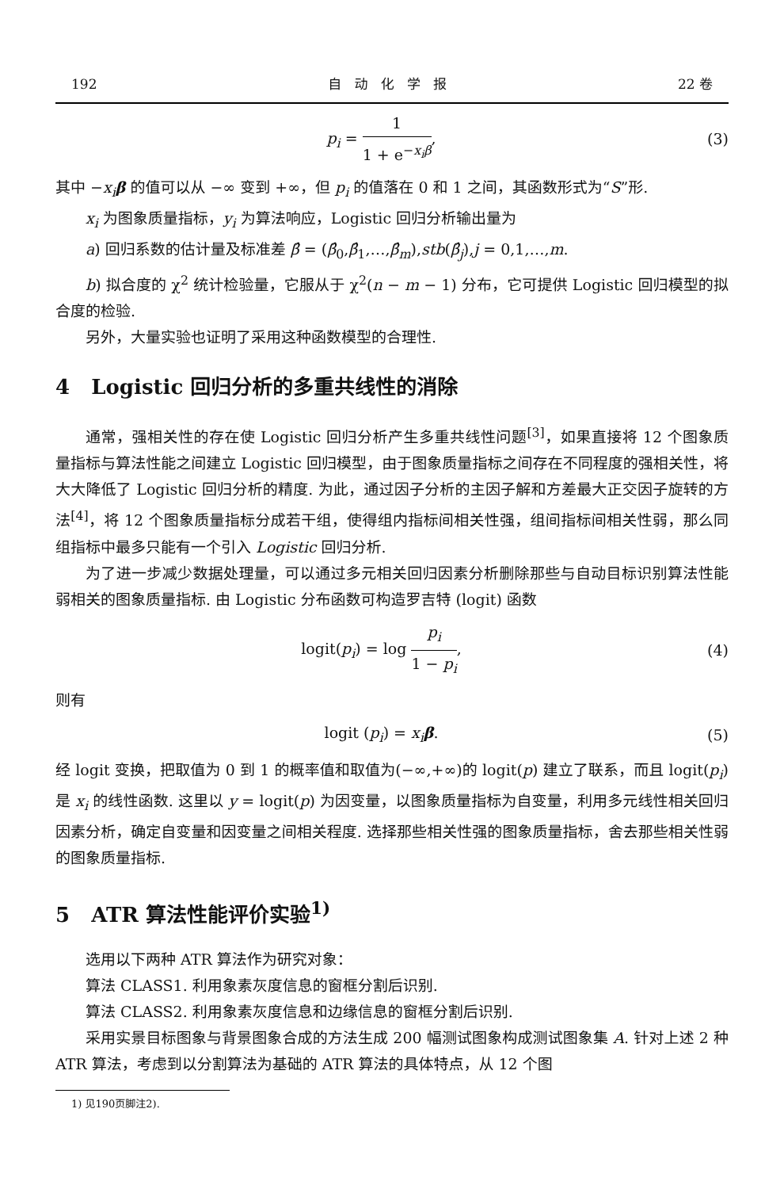192 自 动 化 学 报 22 卷
p<sub>i</sub> = 1 1 + e<sup>−x<sub>i</sub>β</sup>, (3)
其中 −x<sub>i</sub>β 的值可以从 −∞ 变到 +∞，但 p<sub>i</sub> 的值落在 0 和 1 之间，其函数形式为“S”形.
x<sub>i</sub> 为图象质量指标，y<sub>i</sub> 为算法响应，Logistic 回归分析输出量为
a) 回归系数的估计量及标准差 β̂ = (β̂<sub>0</sub>,β̂<sub>1</sub>,…,β̂<sub>m</sub>),stb(β̂<sub>j</sub>),j = 0,1,…,m.
b) 拟合度的 χ<sup>2</sup> 统计检验量，它服从于 χ<sup>2</sup>(n − m − 1) 分布，它可提供 Logistic 回归模型的拟合度的检验.
另外，大量实验也证明了采用这种函数模型的合理性.
4 Logistic 回归分析的多重共线性的消除
通常，强相关性的存在使 Logistic 回归分析产生多重共线性问题<sup>[3]</sup>，如果直接将 12 个图象质量指标与算法性能之间建立 Logistic 回归模型，由于图象质量指标之间存在不同程度的强相关性，将大大降低了 Logistic 回归分析的精度. 为此，通过因子分析的主因子解和方差最大正交因子旋转的方法<sup>[4]</sup>，将 12 个图象质量指标分成若干组，使得组内指标间相关性强，组间指标间相关性弱，那么同组指标中最多只能有一个引入 Logistic 回归分析.
为了进一步减少数据处理量，可以通过多元相关回归因素分析删除那些与自动目标识别算法性能弱相关的图象质量指标. 由 Logistic 分布函数可构造罗吉特 (logit) 函数
logit(p<sub>i</sub>) = log p<sub>i</sub> 1 − p<sub>i</sub>, (4)
则有
logit (p<sub>i</sub>) = x<sub>i</sub>β. (5)
经 logit 变换，把取值为 0 到 1 的概率值和取值为(−∞,+∞)的 logit(p) 建立了联系，而且 logit(p<sub>i</sub>) 是 x<sub>i</sub> 的线性函数. 这里以 y = logit(p) 为因变量，以图象质量指标为自变量，利用多元线性相关回归因素分析，确定自变量和因变量之间相关程度. 选择那些相关性强的图象质量指标，舍去那些相关性弱的图象质量指标.
5 ATR 算法性能评价实验<sup>1)</sup>
选用以下两种 ATR 算法作为研究对象：
算法 CLASS1. 利用象素灰度信息的窗框分割后识别.
算法 CLASS2. 利用象素灰度信息和边缘信息的窗框分割后识别.
采用实景目标图象与背景图象合成的方法生成 200 幅测试图象构成测试图象集 A. 针对上述 2 种 ATR 算法，考虑到以分割算法为基础的 ATR 算法的具体特点，从 12 个图
1) 见190页脚注2).